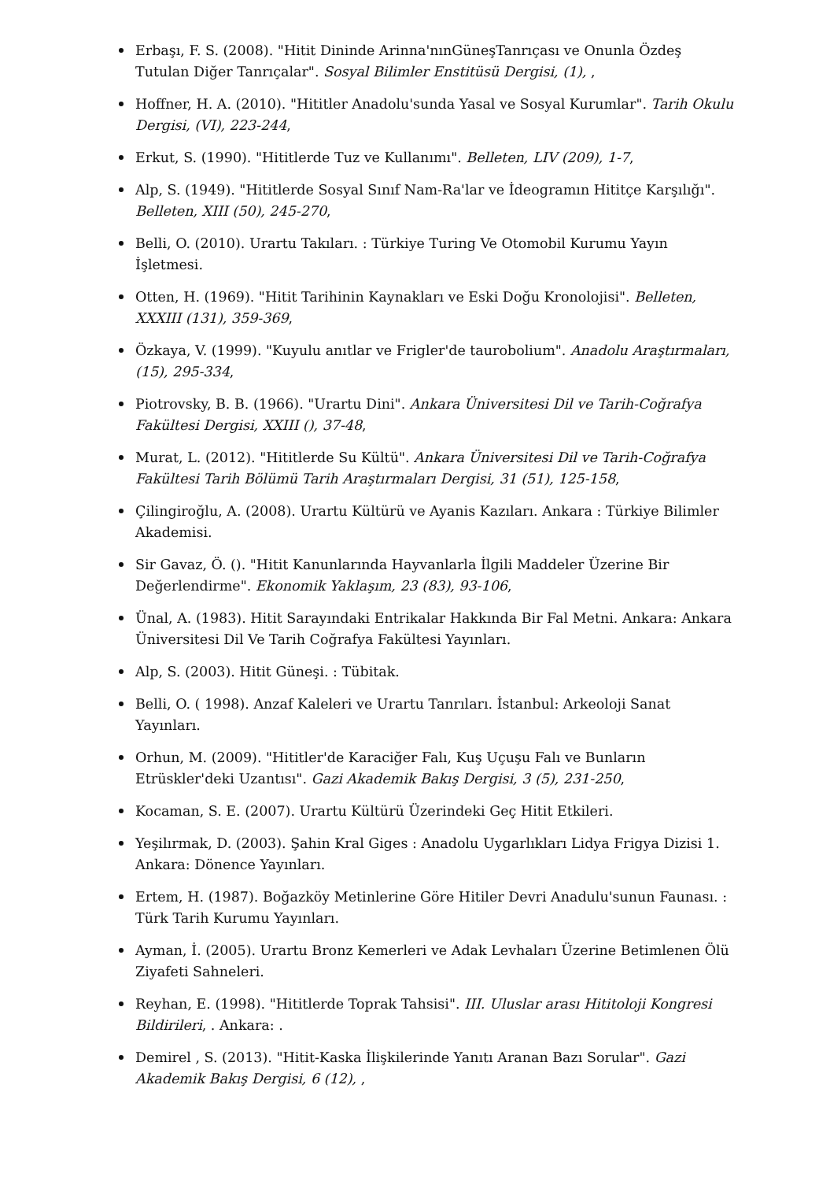Erbaşı, F. S. (2008). "Hitit Dininde Arinna'nınGüneşTanrıçası ve Onunla Özdeş Tutulan Diğer Tanrıçalar". Sosyal Bilimler Enstitüsü Dergisi, (1), ,
Hoffner, H. A. (2010). "Hititler Anadolu'sunda Yasal ve Sosyal Kurumlar". Tarih Okulu Dergisi, (VI), 223-244,
Erkut, S. (1990). "Hititlerde Tuz ve Kullanımı". Belleten, LIV (209), 1-7,
Alp, S. (1949). "Hititlerde Sosyal Sınıf Nam-Ra'lar ve İdeogramın Hititçe Karşılığı". Belleten, XIII (50), 245-270,
Belli, O. (2010). Urartu Takıları. : Türkiye Turing Ve Otomobil Kurumu Yayın İşletmesi.
Otten, H. (1969). "Hitit Tarihinin Kaynakları ve Eski Doğu Kronolojisi". Belleten, XXXIII (131), 359-369,
Özkaya, V. (1999). "Kuyulu anıtlar ve Frigler'de taurobolium". Anadolu Araştırmaları, (15), 295-334,
Piotrovsky, B. B. (1966). "Urartu Dini". Ankara Üniversitesi Dil ve Tarih-Coğrafya Fakültesi Dergisi, XXIII (), 37-48,
Murat, L. (2012). "Hititlerde Su Kültü". Ankara Üniversitesi Dil ve Tarih-Coğrafya Fakültesi Tarih Bölümü Tarih Araştırmaları Dergisi, 31 (51), 125-158,
Çilingiroğlu, A. (2008). Urartu Kültürü ve Ayanis Kazıları. Ankara : Türkiye Bilimler Akademisi.
Sir Gavaz, Ö. (). "Hitit Kanunlarında Hayvanlarla İlgili Maddeler Üzerine Bir Değerlendirme". Ekonomik Yaklaşım, 23 (83), 93-106,
Ünal, A. (1983). Hitit Sarayındaki Entrikalar Hakkında Bir Fal Metni. Ankara: Ankara Üniversitesi Dil Ve Tarih Coğrafya Fakültesi Yayınları.
Alp, S. (2003). Hitit Güneşi. : Tübitak.
Belli, O. ( 1998). Anzaf Kaleleri ve Urartu Tanrıları. İstanbul: Arkeoloji Sanat Yayınları.
Orhun, M. (2009). "Hititler'de Karaciğer Falı, Kuş Uçuşu Falı ve Bunların Etrüskler'deki Uzantısı". Gazi Akademik Bakış Dergisi, 3 (5), 231-250,
Kocaman, S. E. (2007). Urartu Kültürü Üzerindeki Geç Hitit Etkileri.
Yeşilırmak, D. (2003). Şahin Kral Giges : Anadolu Uygarlıkları Lidya Frigya Dizisi 1. Ankara: Dönence Yayınları.
Ertem, H. (1987). Boğazköy Metinlerine Göre Hitiler Devri Anadulu'sunun Faunası. : Türk Tarih Kurumu Yayınları.
Ayman, İ. (2005). Urartu Bronz Kemerleri ve Adak Levhaları Üzerine Betimlenen Ölü Ziyafeti Sahneleri.
Reyhan, E. (1998). "Hititlerde Toprak Tahsisi". III. Uluslar arası Hititoloji Kongresi Bildirileri, . Ankara: .
Demirel , S. (2013). "Hitit-Kaska İlişkilerinde Yanıtı Aranan Bazı Sorular". Gazi Akademik Bakış Dergisi, 6 (12), ,